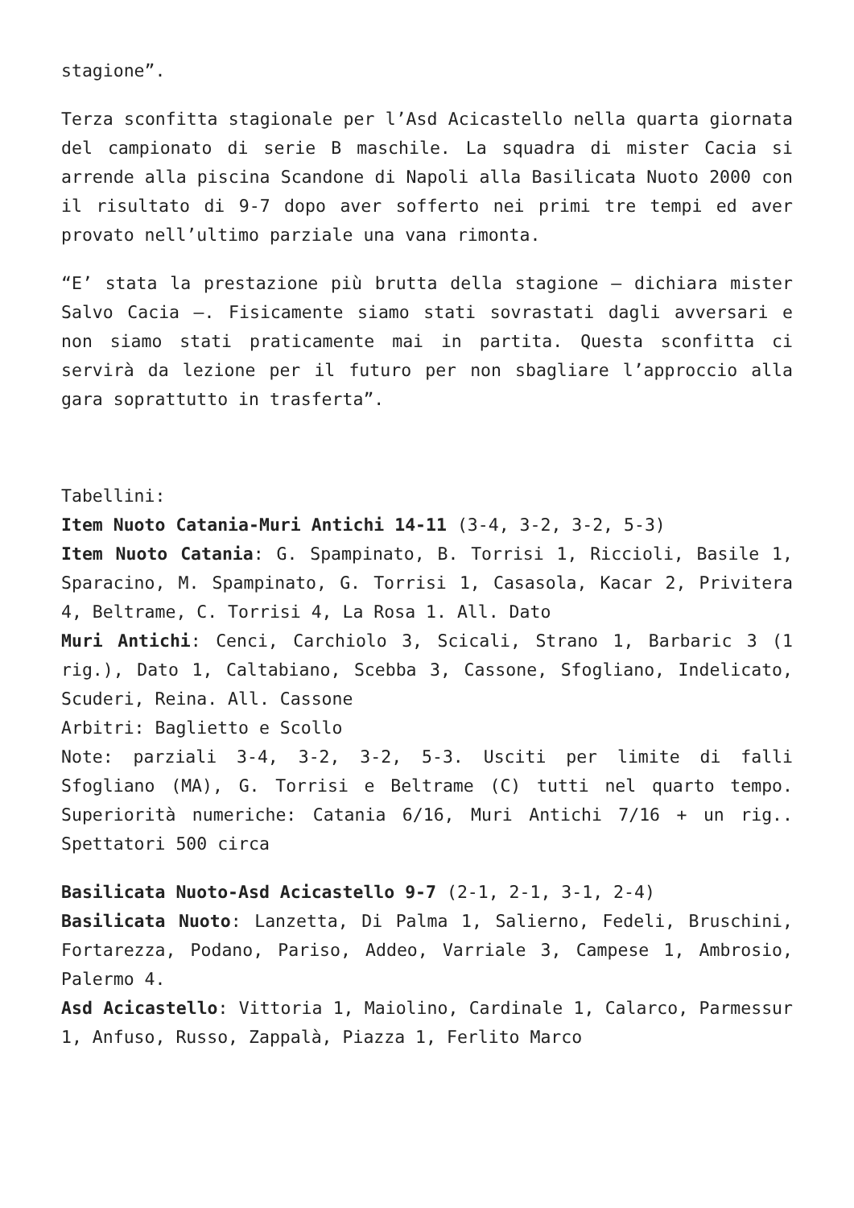stagione”.
Terza sconfitta stagionale per l’Asd Acicastello nella quarta giornata del campionato di serie B maschile. La squadra di mister Cacia si arrende alla piscina Scandone di Napoli alla Basilicata Nuoto 2000 con il risultato di 9-7 dopo aver sofferto nei primi tre tempi ed aver provato nell’ultimo parziale una vana rimonta.
“E’ stata la prestazione più brutta della stagione – dichiara mister Salvo Cacia –. Fisicamente siamo stati sovrastati dagli avversari e non siamo stati praticamente mai in partita. Questa sconfitta ci servirà da lezione per il futuro per non sbagliare l’approccio alla gara soprattutto in trasferta”.
Tabellini:
Item Nuoto Catania-Muri Antichi 14-11 (3-4, 3-2, 3-2, 5-3)
Item Nuoto Catania: G. Spampinato, B. Torrisi 1, Riccioli, Basile 1, Sparacino, M. Spampinato, G. Torrisi 1, Casasola, Kacar 2, Privitera 4, Beltrame, C. Torrisi 4, La Rosa 1. All. Dato
Muri Antichi: Cenci, Carchiolo 3, Scicali, Strano 1, Barbaric 3 (1 rig.), Dato 1, Caltabiano, Scebba 3, Cassone, Sfogliano, Indelicato, Scuderi, Reina. All. Cassone
Arbitri: Baglietto e Scollo
Note: parziali 3-4, 3-2, 3-2, 5-3. Usciti per limite di falli Sfogliano (MA), G. Torrisi e Beltrame (C) tutti nel quarto tempo. Superiorità numeriche: Catania 6/16, Muri Antichi 7/16 + un rig.. Spettatori 500 circa
Basilicata Nuoto-Asd Acicastello 9-7 (2-1, 2-1, 3-1, 2-4)
Basilicata Nuoto: Lanzetta, Di Palma 1, Salierno, Fedeli, Bruschini, Fortarezza, Podano, Pariso, Addeo, Varriale 3, Campese 1, Ambrosio, Palermo 4.
Asd Acicastello: Vittoria 1, Maiolino, Cardinale 1, Calarco, Parmessur 1, Anfuso, Russo, Zappalà, Piazza 1, Ferlito Marco